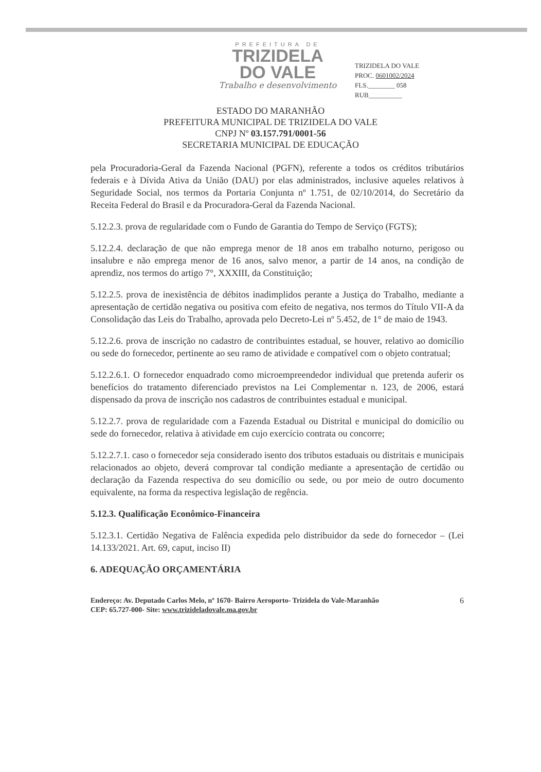PREFEITURA DE
TRIZIDELA
DO VALE
Trabalho e desenvolvimento
TRIZIDELA DO VALE
PROC. 0601002/2024
FLS.________ 058
RUB__________
ESTADO DO MARANHÃO
PREFEITURA MUNICIPAL DE TRIZIDELA DO VALE
CNPJ Nº 03.157.791/0001-56
SECRETARIA MUNICIPAL DE EDUCAÇÃO
pela Procuradoria-Geral da Fazenda Nacional (PGFN), referente a todos os créditos tributários federais e à Dívida Ativa da União (DAU) por elas administrados, inclusive aqueles relativos à Seguridade Social, nos termos da Portaria Conjunta nº 1.751, de 02/10/2014, do Secretário da Receita Federal do Brasil e da Procuradora-Geral da Fazenda Nacional.
5.12.2.3. prova de regularidade com o Fundo de Garantia do Tempo de Serviço (FGTS);
5.12.2.4. declaração de que não emprega menor de 18 anos em trabalho noturno, perigoso ou insalubre e não emprega menor de 16 anos, salvo menor, a partir de 14 anos, na condição de aprendiz, nos termos do artigo 7°, XXXIII, da Constituição;
5.12.2.5. prova de inexistência de débitos inadimplidos perante a Justiça do Trabalho, mediante a apresentação de certidão negativa ou positiva com efeito de negativa, nos termos do Título VII-A da Consolidação das Leis do Trabalho, aprovada pelo Decreto-Lei nº 5.452, de 1° de maio de 1943.
5.12.2.6. prova de inscrição no cadastro de contribuintes estadual, se houver, relativo ao domicílio ou sede do fornecedor, pertinente ao seu ramo de atividade e compatível com o objeto contratual;
5.12.2.6.1. O fornecedor enquadrado como microempreendedor individual que pretenda auferir os benefícios do tratamento diferenciado previstos na Lei Complementar n. 123, de 2006, estará dispensado da prova de inscrição nos cadastros de contribuintes estadual e municipal.
5.12.2.7. prova de regularidade com a Fazenda Estadual ou Distrital e municipal do domicílio ou sede do fornecedor, relativa à atividade em cujo exercício contrata ou concorre;
5.12.2.7.1. caso o fornecedor seja considerado isento dos tributos estaduais ou distritais e municipais relacionados ao objeto, deverá comprovar tal condição mediante a apresentação de certidão ou declaração da Fazenda respectiva do seu domicílio ou sede, ou por meio de outro documento equivalente, na forma da respectiva legislação de regência.
5.12.3. Qualificação Econômico-Financeira
5.12.3.1. Certidão Negativa de Falência expedida pelo distribuidor da sede do fornecedor – (Lei 14.133/2021. Art. 69, caput, inciso II)
6. ADEQUAÇÃO ORÇAMENTÁRIA
Endereço: Av. Deputado Carlos Melo, nº 1670- Bairro Aeroporto- Trizidela do Vale-Maranhão
CEP: 65.727-000- Site: www.trizideladovale.ma.gov.br
6